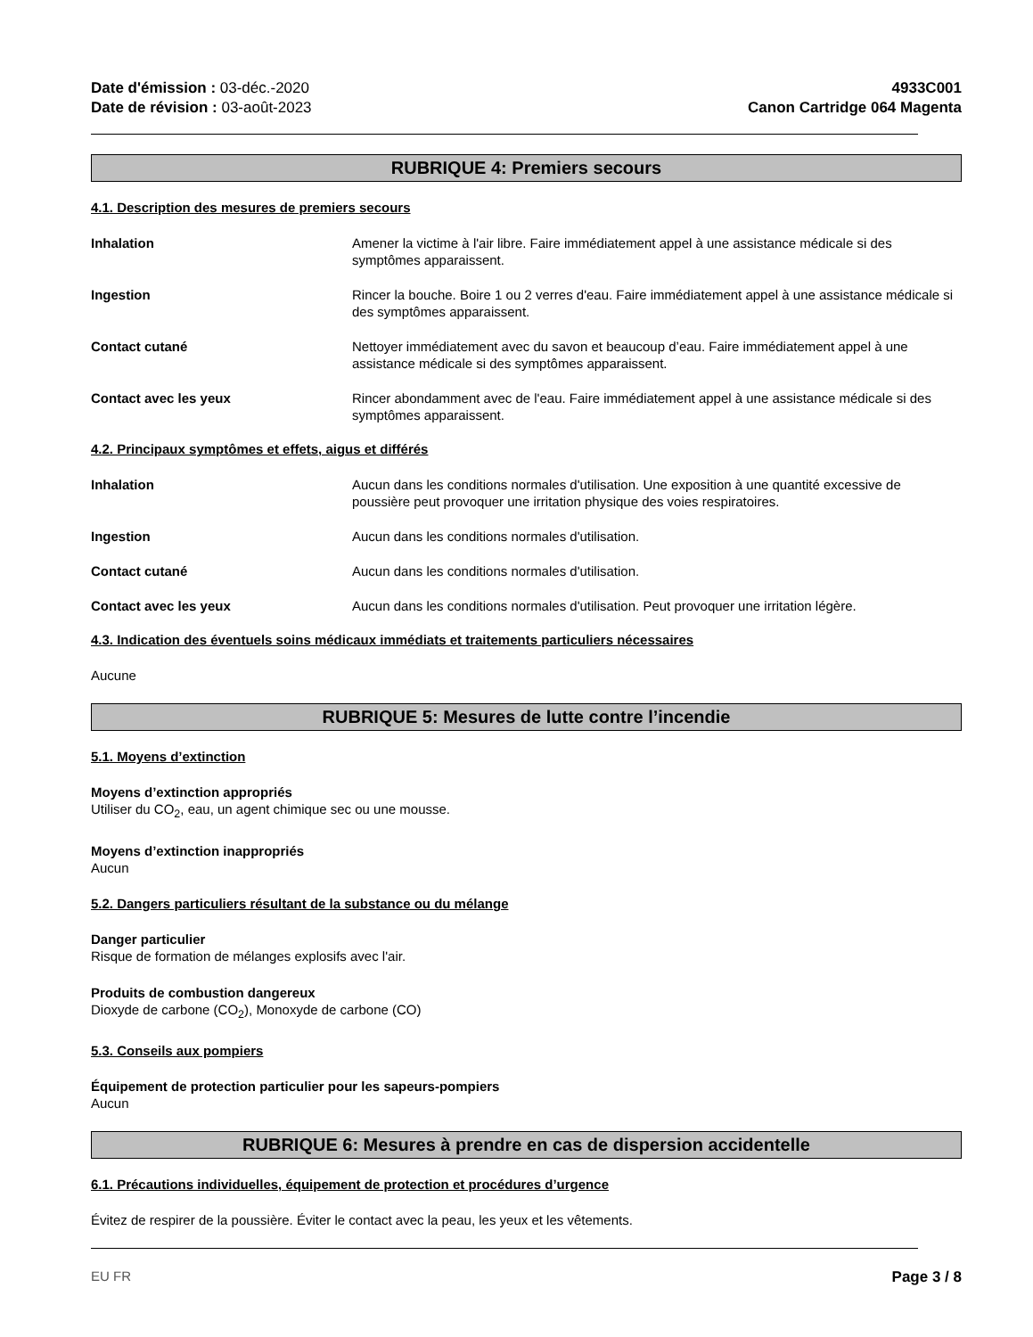Date d'émission : 03-déc.-2020
Date de révision : 03-août-2023
4933C001
Canon Cartridge 064 Magenta
RUBRIQUE 4: Premiers secours
4.1. Description des mesures de premiers secours
Inhalation Amener la victime à l'air libre. Faire immédiatement appel à une assistance médicale si des symptômes apparaissent.
Ingestion Rincer la bouche. Boire 1 ou 2 verres d'eau. Faire immédiatement appel à une assistance médicale si des symptômes apparaissent.
Contact cutané Nettoyer immédiatement avec du savon et beaucoup d’eau. Faire immédiatement appel à une assistance médicale si des symptômes apparaissent.
Contact avec les yeux Rincer abondamment avec de l'eau. Faire immédiatement appel à une assistance médicale si des symptômes apparaissent.
4.2. Principaux symptômes et effets, aigus et différés
Inhalation Aucun dans les conditions normales d'utilisation. Une exposition à une quantité excessive de poussière peut provoquer une irritation physique des voies respiratoires.
Ingestion Aucun dans les conditions normales d'utilisation.
Contact cutané Aucun dans les conditions normales d'utilisation.
Contact avec les yeux Aucun dans les conditions normales d'utilisation. Peut provoquer une irritation légère.
4.3. Indication des éventuels soins médicaux immédiats et traitements particuliers nécessaires
Aucune
RUBRIQUE 5: Mesures de lutte contre l’incendie
5.1. Moyens d’extinction
Moyens d’extinction appropriés
Utiliser du CO<sub>2</sub>, eau, un agent chimique sec ou une mousse.
Moyens d’extinction inappropriés
Aucun
5.2. Dangers particuliers résultant de la substance ou du mélange
Danger particulier
Risque de formation de mélanges explosifs avec l'air.
Produits de combustion dangereux
Dioxyde de carbone (CO<sub>2</sub>), Monoxyde de carbone (CO)
5.3. Conseils aux pompiers
Équipement de protection particulier pour les sapeurs-pompiers
Aucun
RUBRIQUE 6: Mesures à prendre en cas de dispersion accidentelle
6.1. Précautions individuelles, équipement de protection et procédures d’urgence
Évitez de respirer de la poussière. Éviter le contact avec la peau, les yeux et les vêtements.
EU FR Page 3 / 8